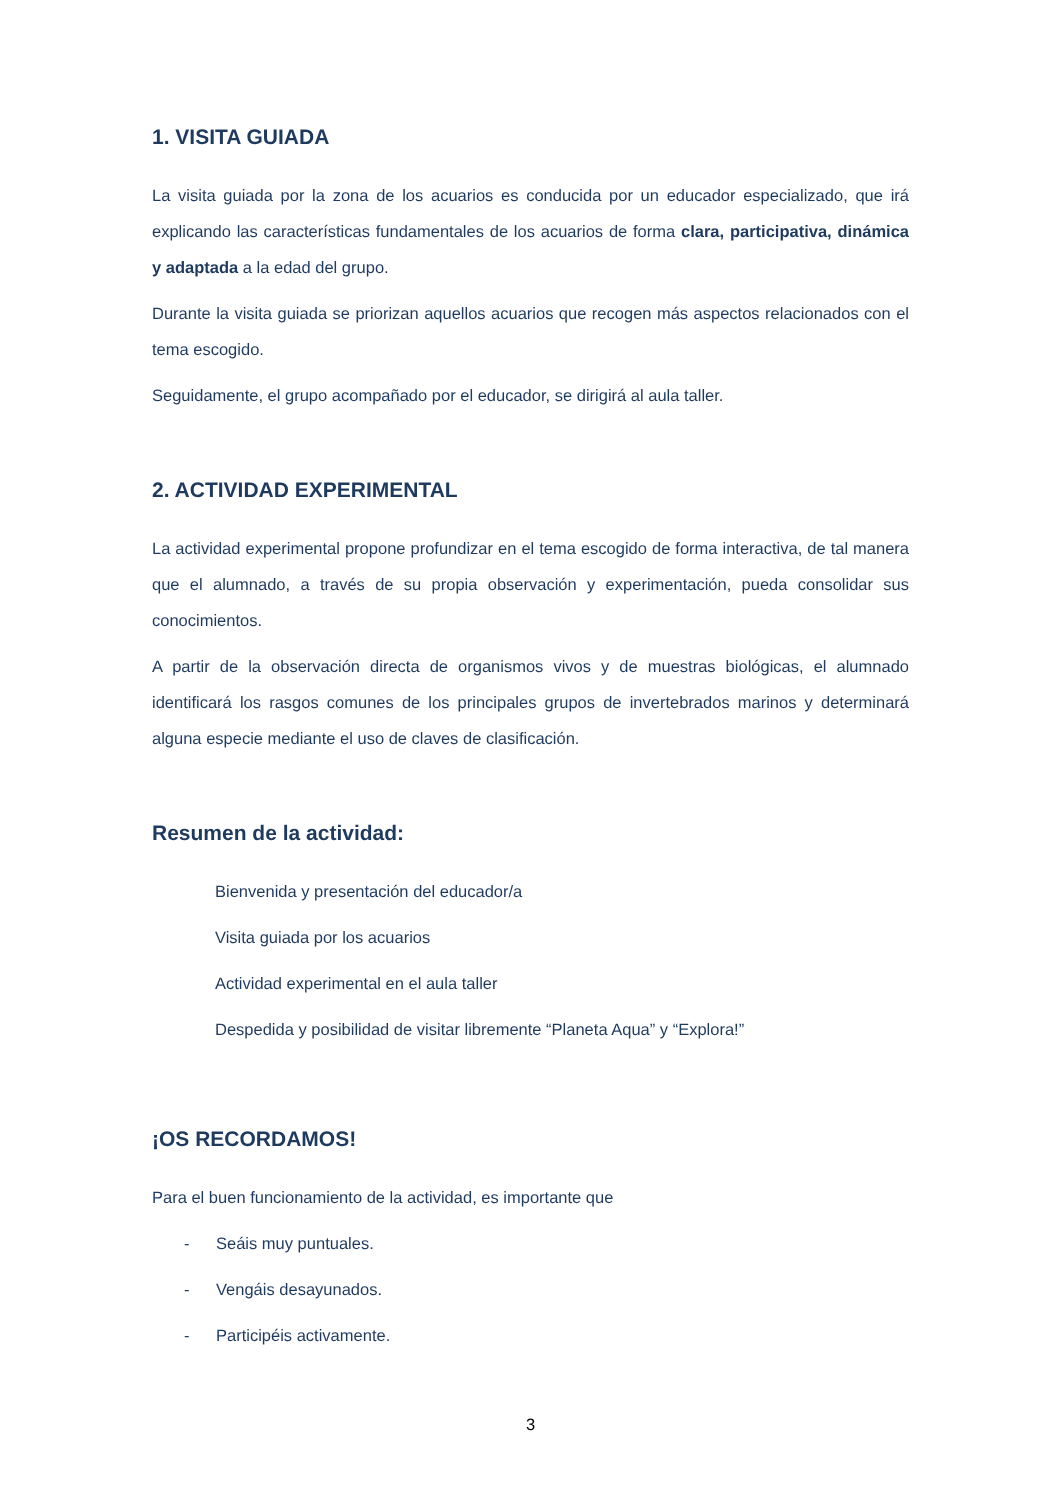1. VISITA GUIADA
La visita guiada por la zona de los acuarios es conducida por un educador especializado, que irá explicando las características fundamentales de los acuarios de forma clara, participativa, dinámica y adaptada a la edad del grupo.
Durante la visita guiada se priorizan aquellos acuarios que recogen más aspectos relacionados con el tema escogido.
Seguidamente, el grupo acompañado por el educador, se dirigirá al aula taller.
2. ACTIVIDAD EXPERIMENTAL
La actividad experimental propone profundizar en el tema escogido de forma interactiva, de tal manera que el alumnado, a través de su propia observación y experimentación, pueda consolidar sus conocimientos.
A partir de la observación directa de organismos vivos y de muestras biológicas, el alumnado identificará los rasgos comunes de los principales grupos de invertebrados marinos y determinará alguna especie mediante el uso de claves de clasificación.
Resumen de la actividad:
Bienvenida y presentación del educador/a
Visita guiada por los acuarios
Actividad experimental en el aula taller
Despedida y posibilidad de visitar libremente “Planeta Aqua” y “Explora!”
¡OS RECORDAMOS!
Para el buen funcionamiento de la actividad, es importante que
- Seáis muy puntuales.
- Vengáis desayunados.
- Participéis activamente.
3